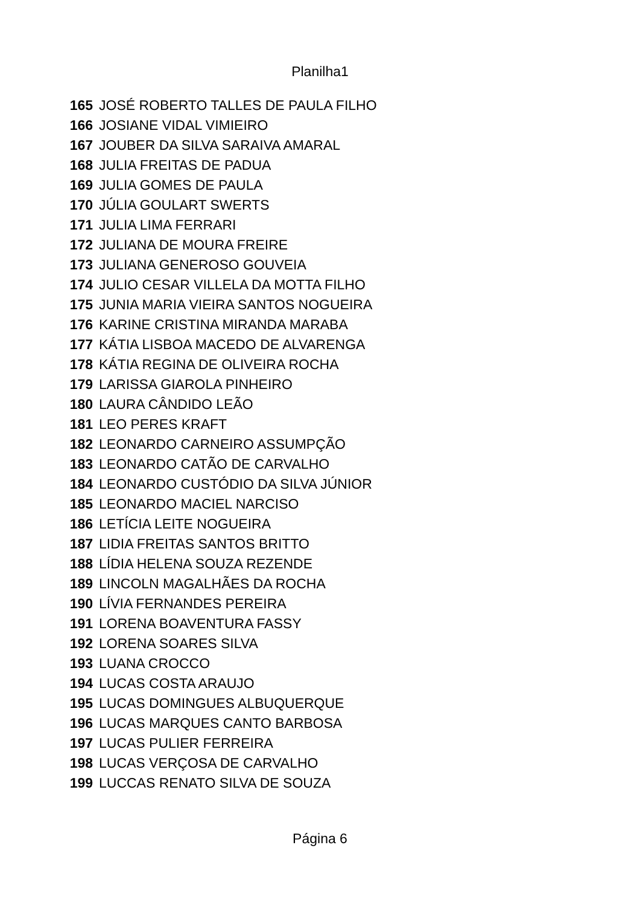Planilha1
| 165 | JOSÉ ROBERTO TALLES DE PAULA FILHO |
| 166 | JOSIANE VIDAL VIMIEIRO |
| 167 | JOUBER DA SILVA SARAIVA AMARAL |
| 168 | JULIA FREITAS DE PADUA |
| 169 | JULIA GOMES DE PAULA |
| 170 | JÚLIA GOULART SWERTS |
| 171 | JULIA LIMA FERRARI |
| 172 | JULIANA DE MOURA FREIRE |
| 173 | JULIANA GENEROSO GOUVEIA |
| 174 | JULIO CESAR VILLELA DA MOTTA FILHO |
| 175 | JUNIA MARIA VIEIRA SANTOS NOGUEIRA |
| 176 | KARINE CRISTINA MIRANDA MARABA |
| 177 | KÁTIA LISBOA MACEDO DE ALVARENGA |
| 178 | KÁTIA REGINA DE OLIVEIRA ROCHA |
| 179 | LARISSA GIAROLA PINHEIRO |
| 180 | LAURA CÂNDIDO LEÃO |
| 181 | LEO PERES KRAFT |
| 182 | LEONARDO CARNEIRO ASSUMPÇÃO |
| 183 | LEONARDO CATÃO DE CARVALHO |
| 184 | LEONARDO CUSTÓDIO DA SILVA JÚNIOR |
| 185 | LEONARDO MACIEL NARCISO |
| 186 | LETÍCIA LEITE NOGUEIRA |
| 187 | LIDIA FREITAS SANTOS BRITTO |
| 188 | LÍDIA HELENA SOUZA REZENDE |
| 189 | LINCOLN MAGALHÃES DA ROCHA |
| 190 | LÍVIA FERNANDES PEREIRA |
| 191 | LORENA BOAVENTURA FASSY |
| 192 | LORENA SOARES SILVA |
| 193 | LUANA CROCCO |
| 194 | LUCAS COSTA ARAUJO |
| 195 | LUCAS DOMINGUES ALBUQUERQUE |
| 196 | LUCAS MARQUES CANTO BARBOSA |
| 197 | LUCAS PULIER FERREIRA |
| 198 | LUCAS VERÇOSA DE CARVALHO |
| 199 | LUCCAS RENATO SILVA DE SOUZA |
Página 6